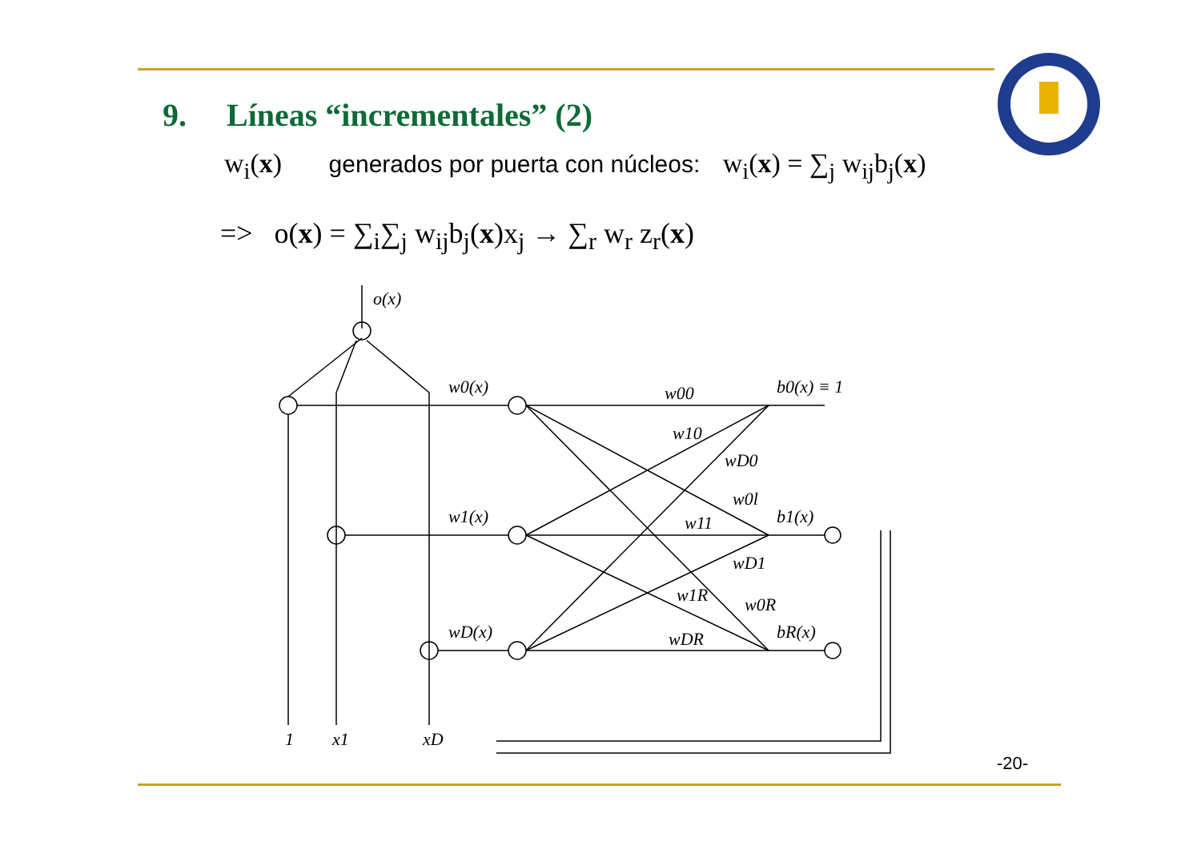9. Líneas “incrementales” (2)
w<sub>i</sub>(x) generados por puerta con núcleos: w<sub>i</sub>(x) = ∑<sub>j</sub> w<sub>ij</sub>b<sub>j</sub>(x)
=> o(x) = ∑<sub>i</sub>∑<sub>j</sub> w<sub>ij</sub>b<sub>j</sub>(x)x<sub>j</sub> → ∑<sub>r</sub> w<sub>r</sub> z<sub>r</sub>(x)
o(x)
w0(x)
w1(x)
wD(x)
b0(x) ≡ 1
b1(x)
bR(x)
w00
w10
wD0
w0l
w11
wD1
w1R
w0R
wDR
1
x1
xD
-20-